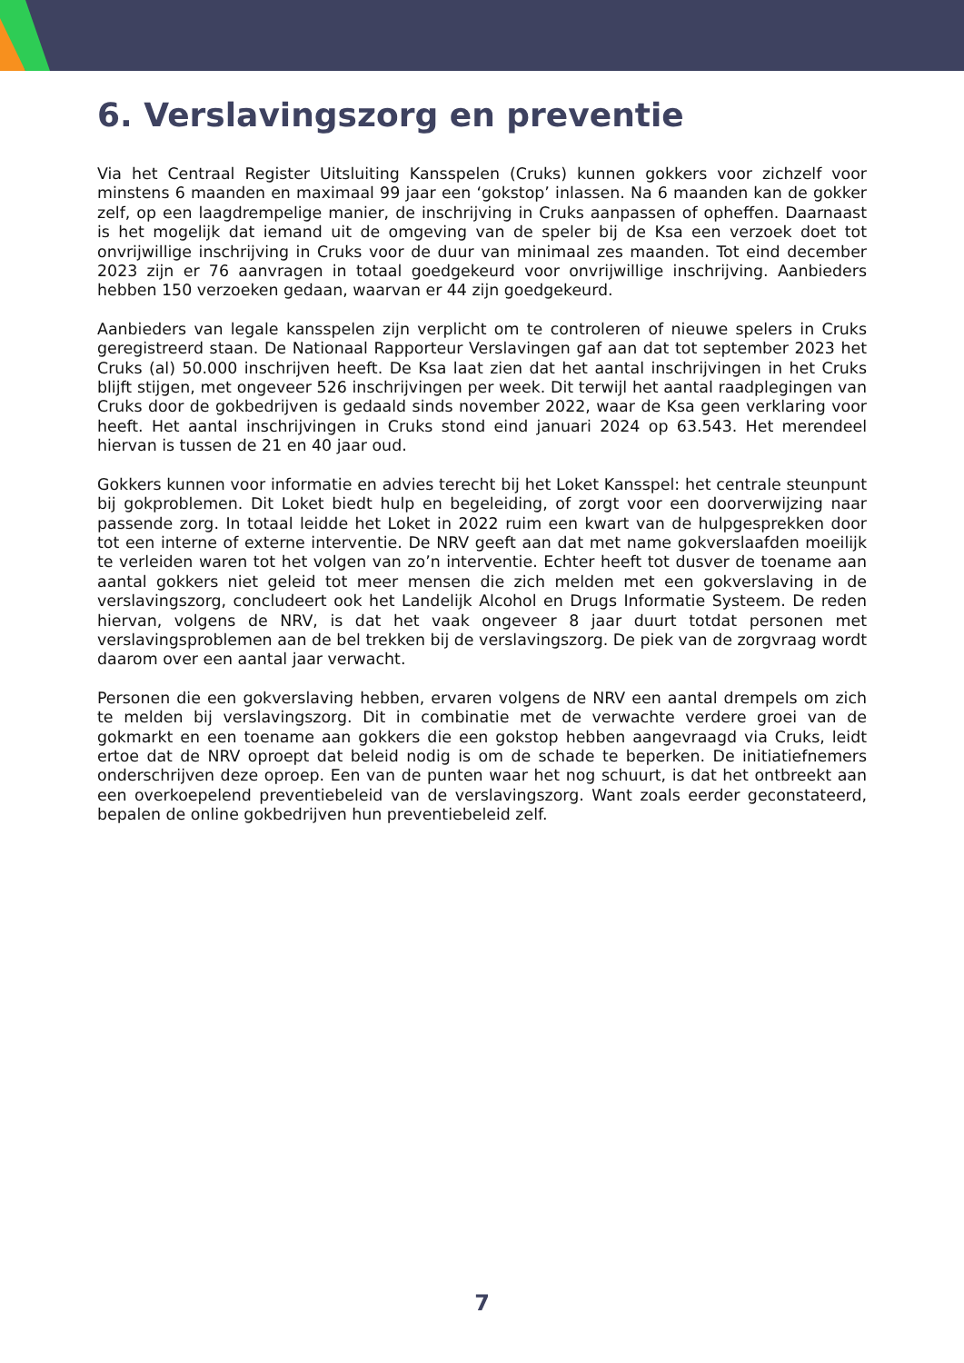6. Verslavingszorg en preventie
Via het Centraal Register Uitsluiting Kansspelen (Cruks) kunnen gokkers voor zichzelf voor minstens 6 maanden en maximaal 99 jaar een ‘gokstop’ inlassen. Na 6 maanden kan de gokker zelf, op een laagdrempelige manier, de inschrijving in Cruks aanpassen of opheffen. Daarnaast is het mogelijk dat iemand uit de omgeving van de speler bij de Ksa een verzoek doet tot onvrijwillige inschrijving in Cruks voor de duur van minimaal zes maanden. Tot eind december 2023 zijn er 76 aanvragen in totaal goedgekeurd voor onvrijwillige inschrijving. Aanbieders hebben 150 verzoeken gedaan, waarvan er 44 zijn goedgekeurd.
Aanbieders van legale kansspelen zijn verplicht om te controleren of nieuwe spelers in Cruks geregistreerd staan. De Nationaal Rapporteur Verslavingen gaf aan dat tot september 2023 het Cruks (al) 50.000 inschrijven heeft. De Ksa laat zien dat het aantal inschrijvingen in het Cruks blijft stijgen, met ongeveer 526 inschrijvingen per week. Dit terwijl het aantal raadplegingen van Cruks door de gokbedrijven is gedaald sinds november 2022, waar de Ksa geen verklaring voor heeft. Het aantal inschrijvingen in Cruks stond eind januari 2024 op 63.543. Het merendeel hiervan is tussen de 21 en 40 jaar oud.
Gokkers kunnen voor informatie en advies terecht bij het Loket Kansspel: het centrale steunpunt bij gokproblemen. Dit Loket biedt hulp en begeleiding, of zorgt voor een doorverwijzing naar passende zorg. In totaal leidde het Loket in 2022 ruim een kwart van de hulpgesprekken door tot een interne of externe interventie. De NRV geeft aan dat met name gokverslaafden moeilijk te verleiden waren tot het volgen van zo’n interventie. Echter heeft tot dusver de toename aan aantal gokkers niet geleid tot meer mensen die zich melden met een gokverslaving in de verslavingszorg, concludeert ook het Landelijk Alcohol en Drugs Informatie Systeem. De reden hiervan, volgens de NRV, is dat het vaak ongeveer 8 jaar duurt totdat personen met verslavingsproblemen aan de bel trekken bij de verslavingszorg. De piek van de zorgvraag wordt daarom over een aantal jaar verwacht.
Personen die een gokverslaving hebben, ervaren volgens de NRV een aantal drempels om zich te melden bij verslavingszorg. Dit in combinatie met de verwachte verdere groei van de gokmarkt en een toename aan gokkers die een gokstop hebben aangevraagd via Cruks, leidt ertoe dat de NRV oproept dat beleid nodig is om de schade te beperken. De initiatiefnemers onderschrijven deze oproep. Een van de punten waar het nog schuurt, is dat het ontbreekt aan een overkoepelend preventiebeleid van de verslavingszorg. Want zoals eerder geconstateerd, bepalen de online gokbedrijven hun preventiebeleid zelf.
7